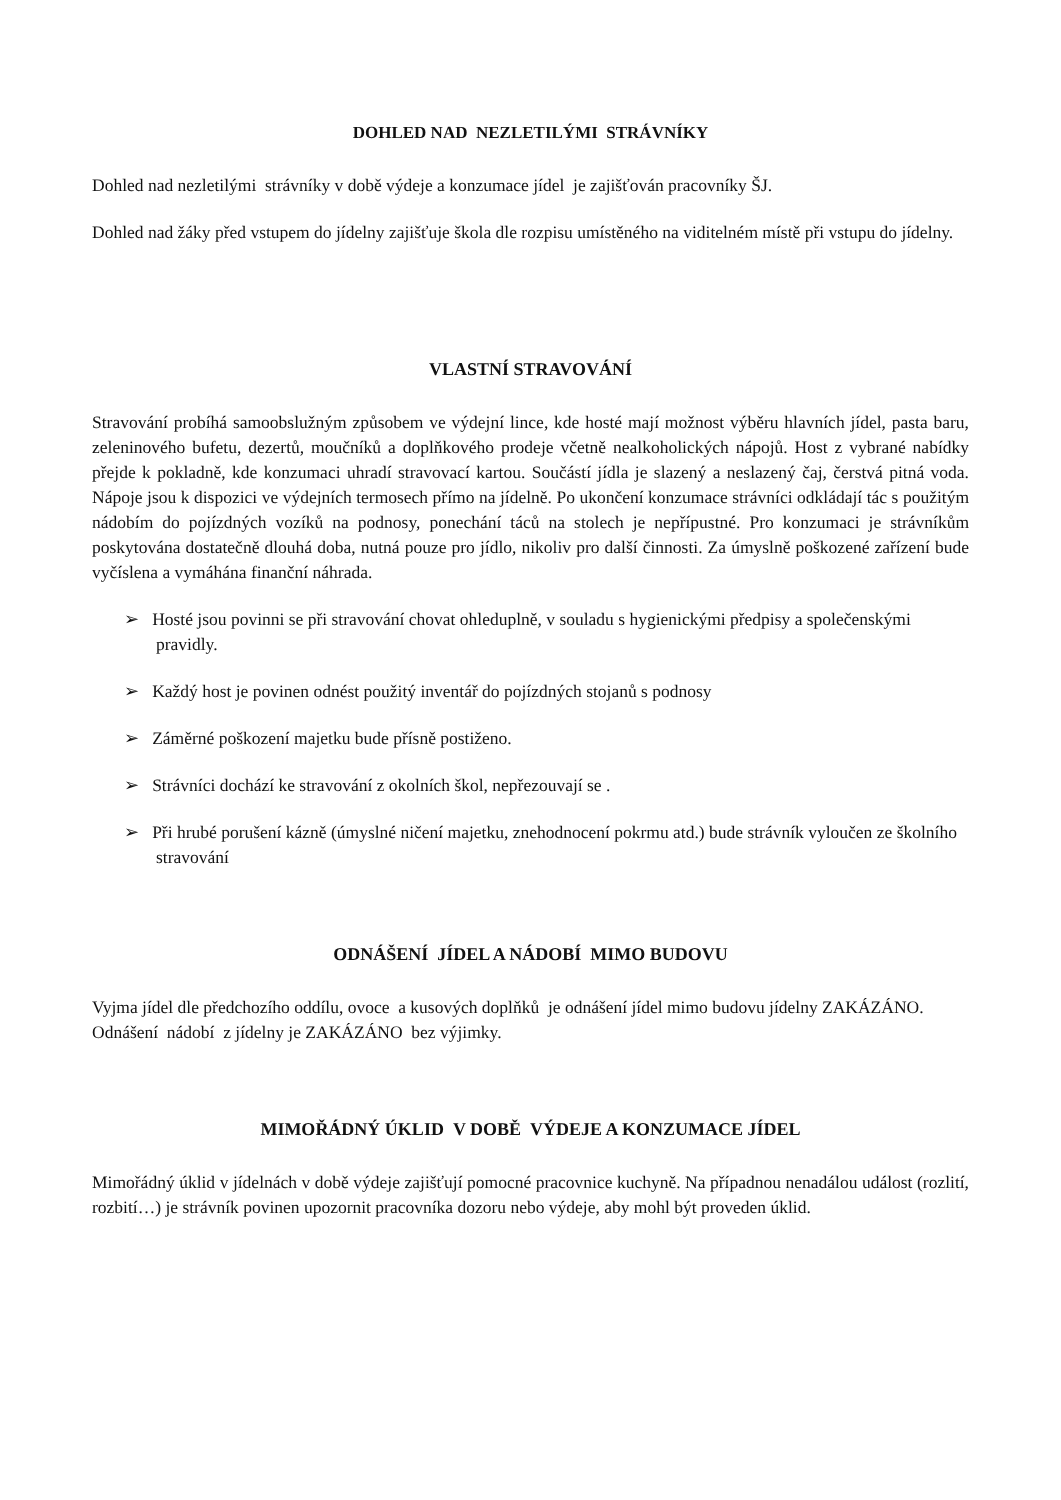DOHLED NAD NEZLETILÝMI STRÁVNÍKY
Dohled nad nezletilými strávníky v době výdeje a konzumace jídel je zajišťován pracovníky ŠJ.
Dohled nad žáky před vstupem do jídelny zajišťuje škola dle rozpisu umístěného na viditelném místě při vstupu do jídelny.
VLASTNÍ STRAVOVÁNÍ
Stravování probíhá samoobslužným způsobem ve výdejní lince, kde hosté mají možnost výběru hlavních jídel, pasta baru, zeleninového bufetu, dezertů, moučníků a doplňkového prodeje včetně nealkoholických nápojů. Host z vybrané nabídky přejde k pokladně, kde konzumaci uhradí stravovací kartou. Součástí jídla je slazený a neslazený čaj, čerstvá pitná voda. Nápoje jsou k dispozici ve výdejních termosech přímo na jídelně. Po ukončení konzumace strávníci odkládají tác s použitým nádobím do pojízdných vozíků na podnosy, ponechání táců na stolech je nepřípustné. Pro konzumaci je strávníkům poskytována dostatečně dlouhá doba, nutná pouze pro jídlo, nikoliv pro další činnosti. Za úmyslně poškozené zařízení bude vyčíslena a vymáhána finanční náhrada.
➢ Hosté jsou povinni se při stravování chovat ohleduplně, v souladu s hygienickými předpisy a společenskými pravidly.
➢ Každý host je povinen odnést použitý inventář do pojízdných stojanů s podnosy
➢ Záměrné poškození majetku bude přísně postiženo.
➢ Strávníci dochází ke stravování z okolních škol, nepřezouvají se .
➢ Při hrubé porušení kázně (úmyslné ničení majetku, znehodnocení pokrmu atd.) bude strávník vyloučen ze školního stravování
ODNÁŠENÍ JÍDEL A NÁDOBÍ MIMO BUDOVU
Vyjma jídel dle předchozího oddílu, ovoce a kusových doplňků je odnášení jídel mimo budovu jídelny ZAKÁZÁNO. Odnášení nádobí z jídelny je ZAKÁZÁNO bez výjimky.
MIMOŘÁDNÝ ÚKLID V DOBĚ VÝDEJE A KONZUMACE JÍDEL
Mimořádný úklid v jídelnách v době výdeje zajišťují pomocné pracovnice kuchyně. Na případnou nenadálou událost (rozlití, rozbití…) je strávník povinen upozornit pracovníka dozoru nebo výdeje, aby mohl být proveden úklid.